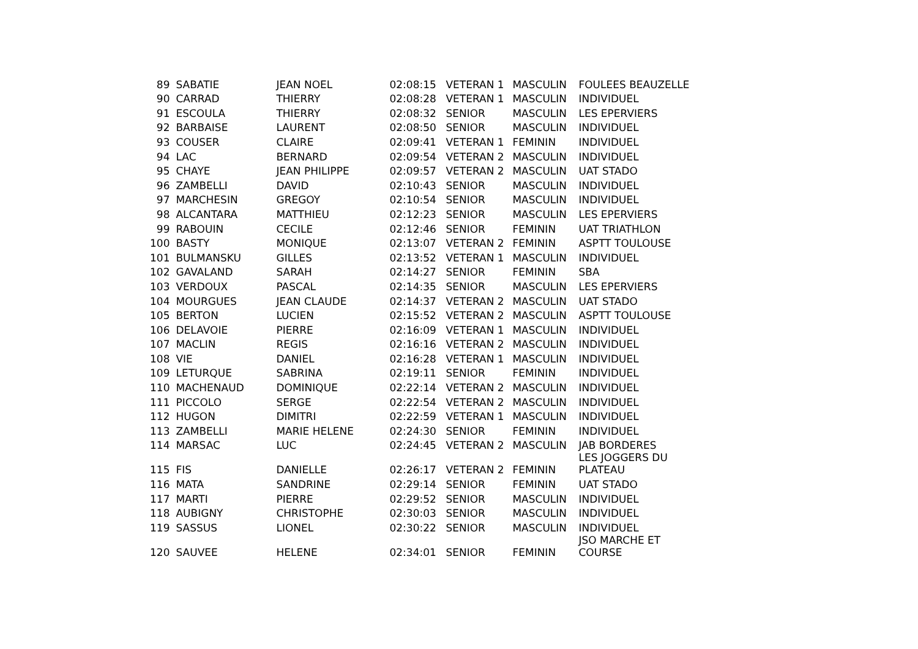| 89 | SABATIE | JEAN NOEL | 02:08:15 | VETERAN 1 | MASCULIN | FOULEES BEAUZELLE |
| 90 | CARRAD | THIERRY | 02:08:28 | VETERAN 1 | MASCULIN | INDIVIDUEL |
| 91 | ESCOULA | THIERRY | 02:08:32 | SENIOR | MASCULIN | LES EPERVIERS |
| 92 | BARBAISE | LAURENT | 02:08:50 | SENIOR | MASCULIN | INDIVIDUEL |
| 93 | COUSER | CLAIRE | 02:09:41 | VETERAN 1 | FEMININ | INDIVIDUEL |
| 94 | LAC | BERNARD | 02:09:54 | VETERAN 2 | MASCULIN | INDIVIDUEL |
| 95 | CHAYE | JEAN PHILIPPE | 02:09:57 | VETERAN 2 | MASCULIN | UAT STADO |
| 96 | ZAMBELLI | DAVID | 02:10:43 | SENIOR | MASCULIN | INDIVIDUEL |
| 97 | MARCHESIN | GREGOY | 02:10:54 | SENIOR | MASCULIN | INDIVIDUEL |
| 98 | ALCANTARA | MATTHIEU | 02:12:23 | SENIOR | MASCULIN | LES EPERVIERS |
| 99 | RABOUIN | CECILE | 02:12:46 | SENIOR | FEMININ | UAT TRIATHLON |
| 100 | BASTY | MONIQUE | 02:13:07 | VETERAN 2 | FEMININ | ASPTT TOULOUSE |
| 101 | BULMANSKU | GILLES | 02:13:52 | VETERAN 1 | MASCULIN | INDIVIDUEL |
| 102 | GAVALAND | SARAH | 02:14:27 | SENIOR | FEMININ | SBA |
| 103 | VERDOUX | PASCAL | 02:14:35 | SENIOR | MASCULIN | LES EPERVIERS |
| 104 | MOURGUES | JEAN CLAUDE | 02:14:37 | VETERAN 2 | MASCULIN | UAT STADO |
| 105 | BERTON | LUCIEN | 02:15:52 | VETERAN 2 | MASCULIN | ASPTT TOULOUSE |
| 106 | DELAVOIE | PIERRE | 02:16:09 | VETERAN 1 | MASCULIN | INDIVIDUEL |
| 107 | MACLIN | REGIS | 02:16:16 | VETERAN 2 | MASCULIN | INDIVIDUEL |
| 108 | VIE | DANIEL | 02:16:28 | VETERAN 1 | MASCULIN | INDIVIDUEL |
| 109 | LETURQUE | SABRINA | 02:19:11 | SENIOR | FEMININ | INDIVIDUEL |
| 110 | MACHENAUD | DOMINIQUE | 02:22:14 | VETERAN 2 | MASCULIN | INDIVIDUEL |
| 111 | PICCOLO | SERGE | 02:22:54 | VETERAN 2 | MASCULIN | INDIVIDUEL |
| 112 | HUGON | DIMITRI | 02:22:59 | VETERAN 1 | MASCULIN | INDIVIDUEL |
| 113 | ZAMBELLI | MARIE HELENE | 02:24:30 | SENIOR | FEMININ | INDIVIDUEL |
| 114 | MARSAC | LUC | 02:24:45 | VETERAN 2 | MASCULIN | JAB BORDERES |
| 115 | FIS | DANIELLE | 02:26:17 | VETERAN 2 | FEMININ | LES JOGGERS DU PLATEAU |
| 116 | MATA | SANDRINE | 02:29:14 | SENIOR | FEMININ | UAT STADO |
| 117 | MARTI | PIERRE | 02:29:52 | SENIOR | MASCULIN | INDIVIDUEL |
| 118 | AUBIGNY | CHRISTOPHE | 02:30:03 | SENIOR | MASCULIN | INDIVIDUEL |
| 119 | SASSUS | LIONEL | 02:30:22 | SENIOR | MASCULIN | INDIVIDUEL |
| 120 | SAUVEE | HELENE | 02:34:01 | SENIOR | FEMININ | JSO MARCHE ET COURSE |